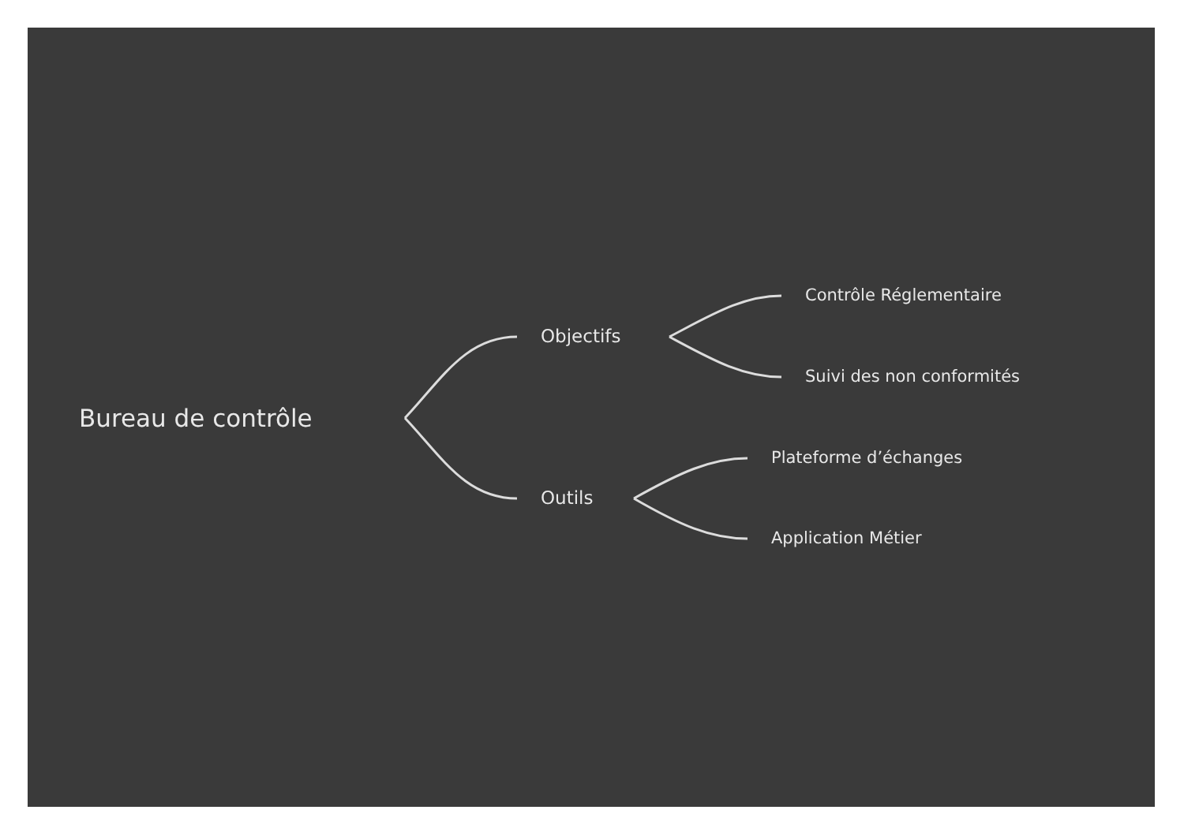Bureau de contrôle
Objectifs
Outils
Contrôle Réglementaire
Suivi des non conformités
Plateforme d’échanges
Application Métier